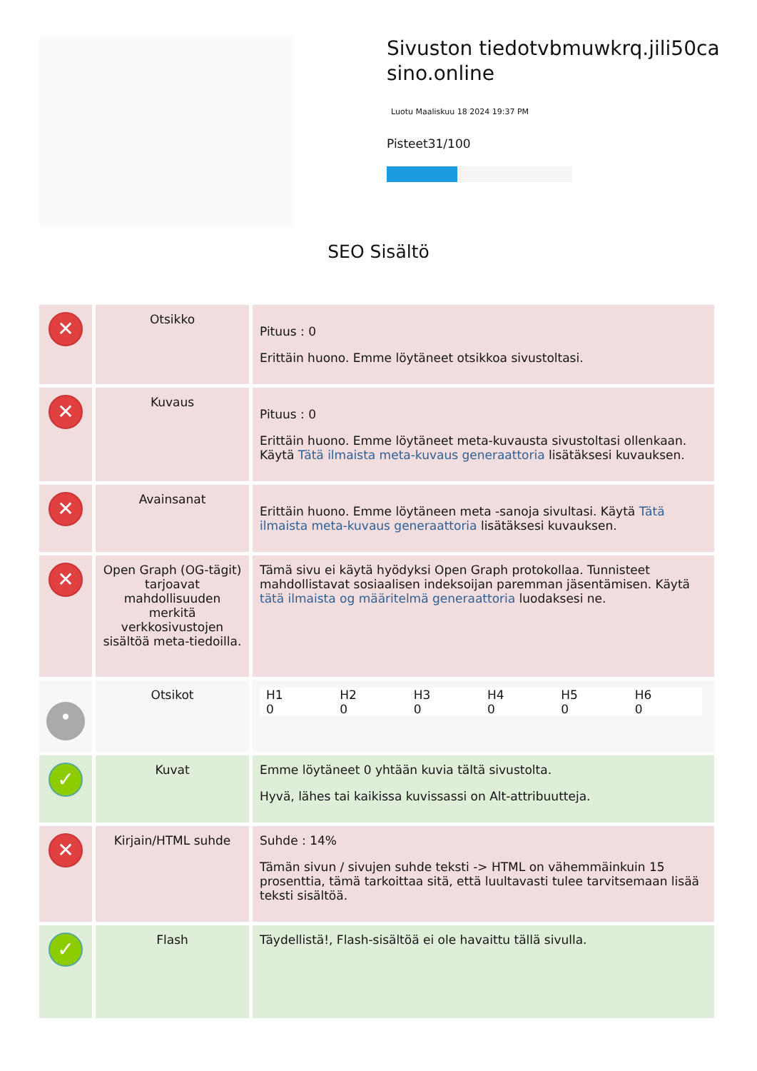Sivuston tiedotvbmuwkrq.jili50casino.online
Luotu Maaliskuu 18 2024 19:37 PM
Pisteet31/100
SEO Sisältö
| ✕ | Otsikko | Pituus : 0 Erittäin huono. Emme löytäneet otsikkoa sivustoltasi. |
| ✕ | Kuvaus | Pituus : 0 Erittäin huono. Emme löytäneet meta-kuvausta sivustoltasi ollenkaan. Käytä Tätä ilmaista meta-kuvaus generaattoria lisätäksesi kuvauksen. |
| ✕ | Avainsanat | Erittäin huono. Emme löytäneen meta -sanoja sivultasi. Käytä Tätä ilmaista meta-kuvaus generaattoria lisätäksesi kuvauksen. |
| ✕ | Open Graph (OG-tägit) tarjoavat mahdollisuuden merkitä verkkosivustojen sisältöä meta-tiedoilla. | Tämä sivu ei käytä hyödyksi Open Graph protokollaa. Tunnisteet mahdollistavat sosiaalisen indeksoijan paremman jäsentämisen. Käytä tätä ilmaista og määritelmä generaattoria luodaksesi ne. |
| • | Otsikot | H1 0 H2 0 H3 0 H4 0 H5 0 H6 0 |
| ✓ | Kuvat | Emme löytäneet 0 yhtään kuvia tältä sivustolta. Hyvä, lähes tai kaikissa kuvissassi on Alt-attribuutteja. |
| ✕ | Kirjain/HTML suhde | Suhde : 14% Tämän sivun / sivujen suhde teksti -> HTML on vähemmäinkuin 15 prosenttia, tämä tarkoittaa sitä, että luultavasti tulee tarvitsemaan lisää teksti sisältöä. |
| ✓ | Flash | Täydellistä!, Flash-sisältöä ei ole havaittu tällä sivulla. |